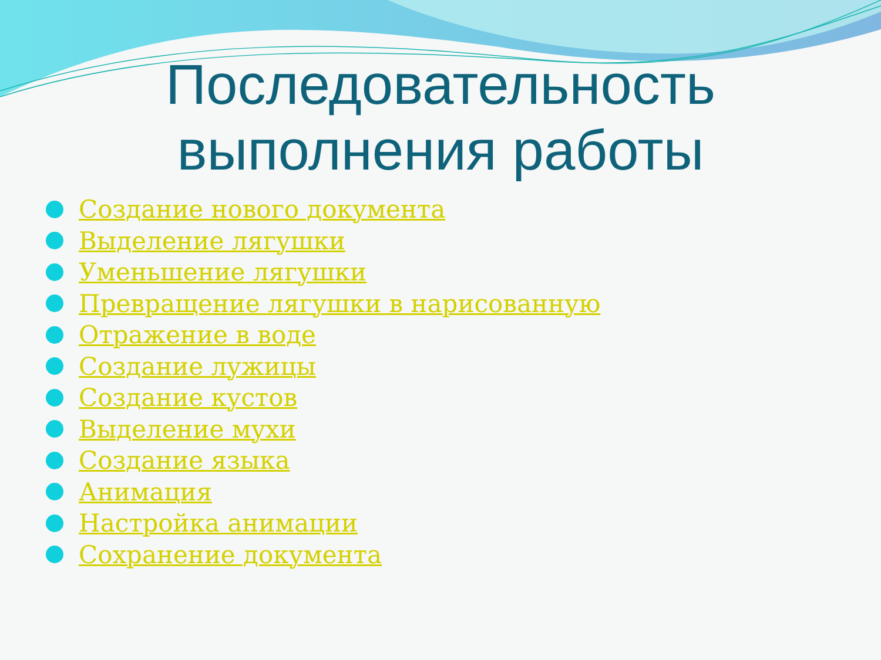Последовательность выполнения работы
Создание нового документа
Выделение лягушки
Уменьшение лягушки
Превращение лягушки в нарисованную
Отражение в воде
Создание лужицы
Создание кустов
Выделение мухи
Создание языка
Анимация
Настройка анимации
Сохранение документа